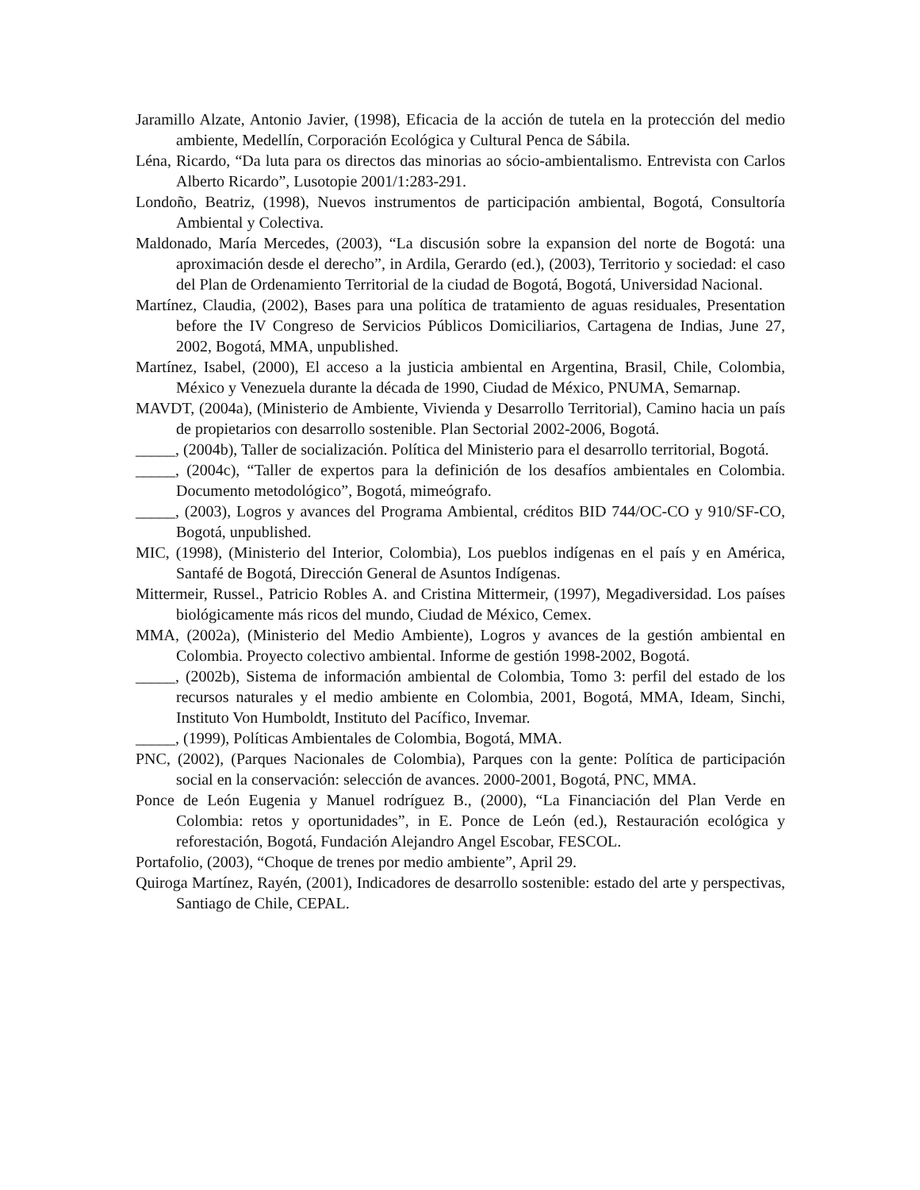Jaramillo Alzate, Antonio Javier, (1998), Eficacia de la acción de tutela en la protección del medio ambiente, Medellín, Corporación Ecológica y Cultural Penca de Sábila.
Léna, Ricardo, “Da luta para os directos das minorias ao sócio-ambientalismo. Entrevista con Carlos Alberto Ricardo”, Lusotopie 2001/1:283-291.
Londoño, Beatriz, (1998), Nuevos instrumentos de participación ambiental, Bogotá, Consultoría Ambiental y Colectiva.
Maldonado, María Mercedes, (2003), “La discusión sobre la expansion del norte de Bogotá: una aproximación desde el derecho”, in Ardila, Gerardo (ed.), (2003), Territorio y sociedad: el caso del Plan de Ordenamiento Territorial de la ciudad de Bogotá, Bogotá, Universidad Nacional.
Martínez, Claudia, (2002), Bases para una política de tratamiento de aguas residuales, Presentation before the IV Congreso de Servicios Públicos Domiciliarios, Cartagena de Indias, June 27, 2002, Bogotá, MMA, unpublished.
Martínez, Isabel, (2000), El acceso a la justicia ambiental en Argentina, Brasil, Chile, Colombia, México y Venezuela durante la década de 1990, Ciudad de México, PNUMA, Semarnap.
MAVDT, (2004a), (Ministerio de Ambiente, Vivienda y Desarrollo Territorial), Camino hacia un país de propietarios con desarrollo sostenible. Plan Sectorial 2002-2006, Bogotá.
_____, (2004b), Taller de socialización. Política del Ministerio para el desarrollo territorial, Bogotá.
_____, (2004c), “Taller de expertos para la definición de los desafíos ambientales en Colombia. Documento metodológico”, Bogotá, mimeógrafo.
_____, (2003), Logros y avances del Programa Ambiental, créditos BID 744/OC-CO y 910/SF-CO, Bogotá, unpublished.
MIC, (1998), (Ministerio del Interior, Colombia), Los pueblos indígenas en el país y en América, Santafé de Bogotá, Dirección General de Asuntos Indígenas.
Mittermeir, Russel., Patricio Robles A. and Cristina Mittermeir, (1997), Megadiversidad. Los países biológicamente más ricos del mundo, Ciudad de México, Cemex.
MMA, (2002a), (Ministerio del Medio Ambiente), Logros y avances de la gestión ambiental en Colombia. Proyecto colectivo ambiental. Informe de gestión 1998-2002, Bogotá.
_____, (2002b), Sistema de información ambiental de Colombia, Tomo 3: perfil del estado de los recursos naturales y el medio ambiente en Colombia, 2001, Bogotá, MMA, Ideam, Sinchi, Instituto Von Humboldt, Instituto del Pacífico, Invemar.
_____, (1999), Políticas Ambientales de Colombia, Bogotá, MMA.
PNC, (2002), (Parques Nacionales de Colombia), Parques con la gente: Política de participación social en la conservación: selección de avances. 2000-2001, Bogotá, PNC, MMA.
Ponce de León Eugenia y Manuel rodríguez B., (2000), “La Financiación del Plan Verde en Colombia: retos y oportunidades”, in E. Ponce de León (ed.), Restauración ecológica y reforestación, Bogotá, Fundación Alejandro Angel Escobar, FESCOL.
Portafolio, (2003), “Choque de trenes por medio ambiente”, April 29.
Quiroga Martínez, Rayén, (2001), Indicadores de desarrollo sostenible: estado del arte y perspectivas, Santiago de Chile, CEPAL.